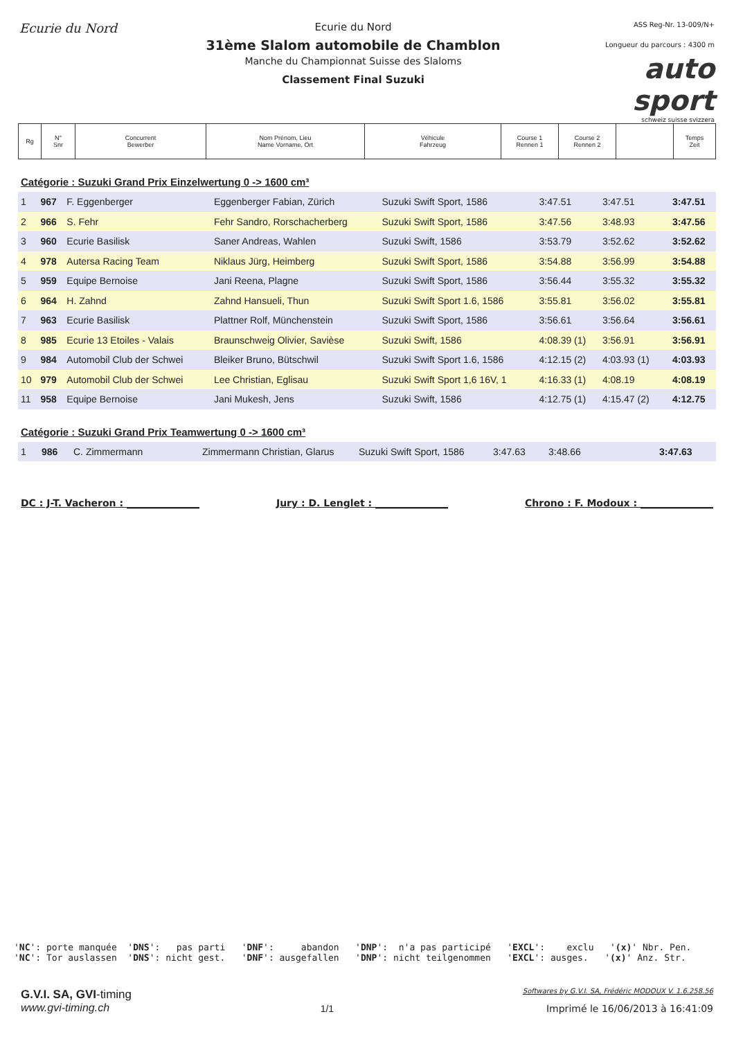Ecurie du Nord
Ecurie du Nord
31ème Slalom automobile de Chamblon
Manche du Championnat Suisse des Slaloms
Classement Final Suzuki
ASS Reg-Nr. 13-009/N+
Longueur du parcours : 4300 m
auto sport
schweiz suisse svizzera
| Rg | N° Snr | Concurrent Bewerber | Nom Prénom, Lieu Name Vorname, Ort | Véhicule Fahrzeug | Course 1 Rennen 1 | Course 2 Rennen 2 | | Temps Zeit |
| --- | --- | --- | --- | --- | --- | --- | --- | --- |
Catégorie : Suzuki Grand Prix Einzelwertung 0 -> 1600 cm³
| 1 | 967 | F. Eggenberger | Eggenberger Fabian, Zürich | Suzuki Swift Sport, 1586 | 3:47.51 | 3:47.51 | | 3:47.51 |
| 2 | 966 | S. Fehr | Fehr Sandro, Rorschacherberg | Suzuki Swift Sport, 1586 | 3:47.56 | 3:48.93 | | 3:47.56 |
| 3 | 960 | Ecurie Basilisk | Saner Andreas, Wahlen | Suzuki Swift, 1586 | 3:53.79 | 3:52.62 | | 3:52.62 |
| 4 | 978 | Autersa Racing Team | Niklaus Jürg, Heimberg | Suzuki Swift Sport, 1586 | 3:54.88 | 3:56.99 | | 3:54.88 |
| 5 | 959 | Equipe Bernoise | Jani Reena, Plagne | Suzuki Swift Sport, 1586 | 3:56.44 | 3:55.32 | | 3:55.32 |
| 6 | 964 | H. Zahnd | Zahnd Hansueli, Thun | Suzuki Swift Sport 1.6, 1586 | 3:55.81 | 3:56.02 | | 3:55.81 |
| 7 | 963 | Ecurie Basilisk | Plattner Rolf, Münchenstein | Suzuki Swift Sport, 1586 | 3:56.61 | 3:56.64 | | 3:56.61 |
| 8 | 985 | Ecurie 13 Etoiles - Valais | Braunschweig Olivier, Savièse | Suzuki Swift, 1586 | 4:08.39 (1) | 3:56.91 | | 3:56.91 |
| 9 | 984 | Automobil Club der Schwei | Bleiker Bruno, Bütschwil | Suzuki Swift Sport 1.6, 1586 | 4:12.15 (2) | 4:03.93 (1) | | 4:03.93 |
| 10 | 979 | Automobil Club der Schwei | Lee Christian, Eglisau | Suzuki Swift Sport 1,6 16V, 1 | 4:16.33 (1) | 4:08.19 | | 4:08.19 |
| 11 | 958 | Equipe Bernoise | Jani Mukesh, Jens | Suzuki Swift, 1586 | 4:12.75 (1) | 4:15.47 (2) | | 4:12.75 |
Catégorie : Suzuki Grand Prix Teamwertung 0 -> 1600 cm³
| 1 | 986 | C. Zimmermann | Zimmermann Christian, Glarus | Suzuki Swift Sport, 1586 | 3:47.63 | 3:48.66 | | 3:47.63 |
DC : J-T. Vacheron : _______________ Jury : D. Lenglet : _______________ Chrono : F. Modoux : _______________
'NC': porte manquée 'DNS': pas parti 'DNF': abandon 'DNP': n'a pas participé 'EXCL': exclu '(x)' Nbr. Pen. 'NC': Tor auslassen 'DNS': nicht gest. 'DNF': ausgefallen 'DNP': nicht teilgenommen 'EXCL': ausges. '(x)' Anz. Str.
G.V.I. SA, GVI-timing
www.gvi-timing.ch
1/1
Softwares by G.V.I. SA, Frédéric MODOUX V. 1.6.258.56
Imprimé le 16/06/2013 à 16:41:09